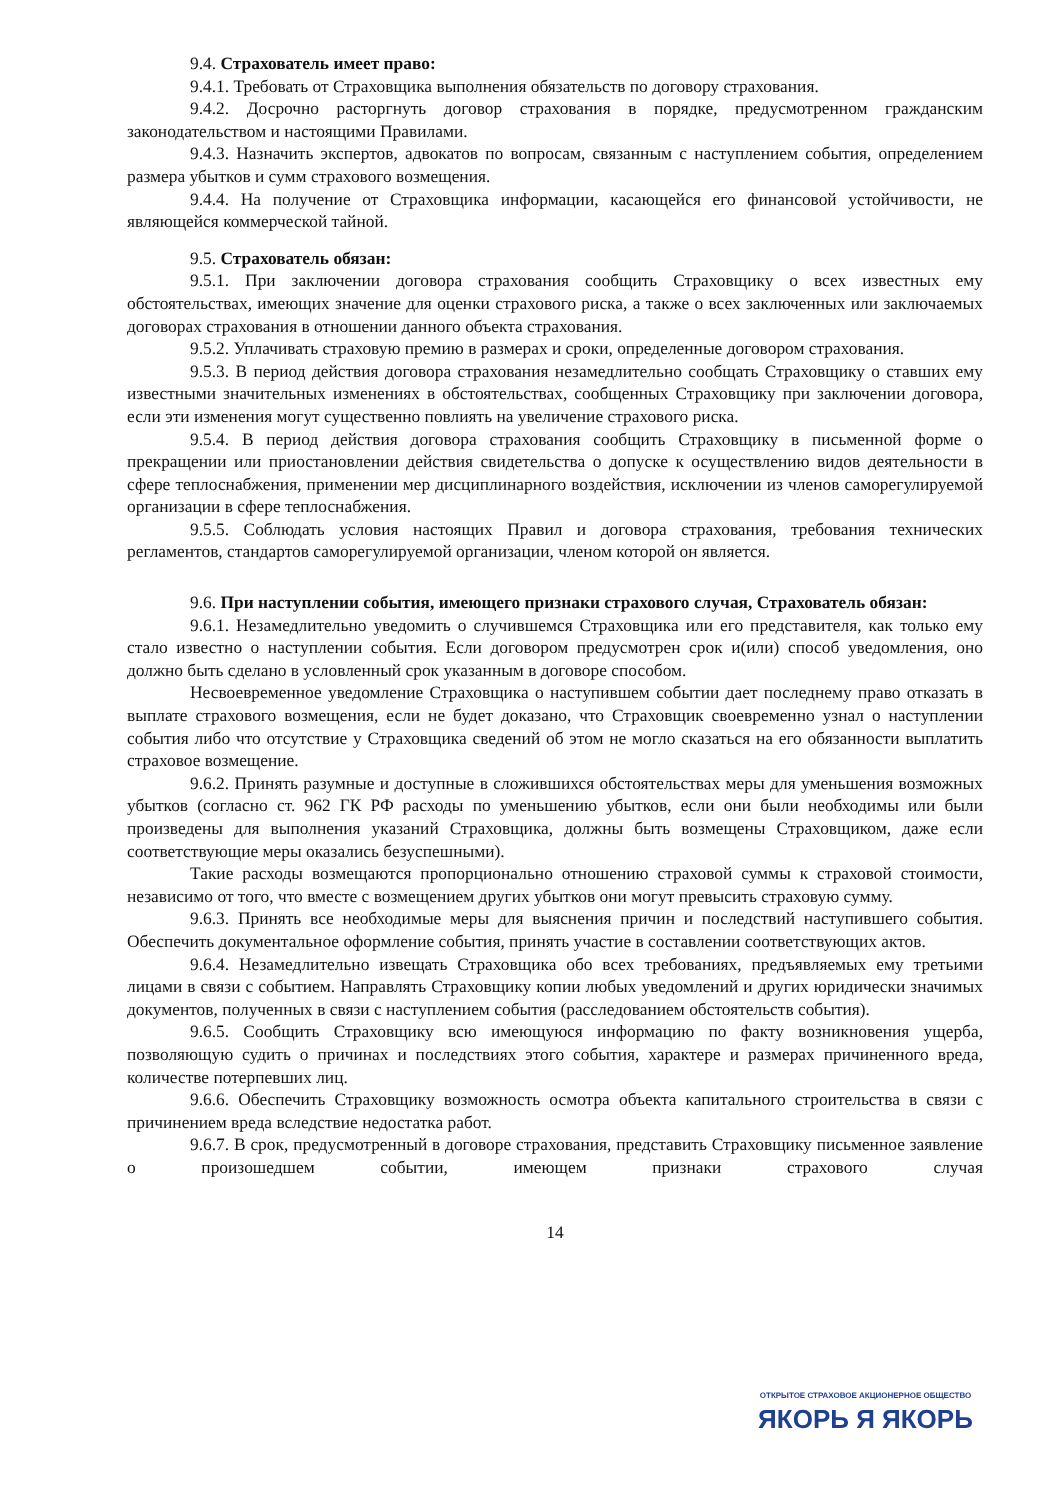9.4. Страхователь имеет право:
9.4.1. Требовать от Страховщика выполнения обязательств по договору страхования.
9.4.2. Досрочно расторгнуть договор страхования в порядке, предусмотренном гражданским законодательством и настоящими Правилами.
9.4.3. Назначить экспертов, адвокатов по вопросам, связанным с наступлением события, определением размера убытков и сумм страхового возмещения.
9.4.4. На получение от Страховщика информации, касающейся его финансовой устойчивости, не являющейся коммерческой тайной.
9.5. Страхователь обязан:
9.5.1. При заключении договора страхования сообщить Страховщику о всех известных ему обстоятельствах, имеющих значение для оценки страхового риска, а также о всех заключенных или заключаемых договорах страхования в отношении данного объекта страхования.
9.5.2. Уплачивать страховую премию в размерах и сроки, определенные договором страхования.
9.5.3. В период действия договора страхования незамедлительно сообщать Страховщику о ставших ему известными значительных изменениях в обстоятельствах, сообщенных Страховщику при заключении договора, если эти изменения могут существенно повлиять на увеличение страхового риска.
9.5.4. В период действия договора страхования сообщить Страховщику в письменной форме о прекращении или приостановлении действия свидетельства о допуске к осуществлению видов деятельности в сфере теплоснабжения, применении мер дисциплинарного воздействия, исключении из членов саморегулируемой организации в сфере теплоснабжения.
9.5.5. Соблюдать условия настоящих Правил и договора страхования, требования технических регламентов, стандартов саморегулируемой организации, членом которой он является.
9.6. При наступлении события, имеющего признаки страхового случая, Страхователь обязан:
9.6.1. Незамедлительно уведомить о случившемся Страховщика или его представителя, как только ему стало известно о наступлении события. Если договором предусмотрен срок и(или) способ уведомления, оно должно быть сделано в условленный срок указанным в договоре способом.
Несвоевременное уведомление Страховщика о наступившем событии дает последнему право отказать в выплате страхового возмещения, если не будет доказано, что Страховщик своевременно узнал о наступлении события либо что отсутствие у Страховщика сведений об этом не могло сказаться на его обязанности выплатить страховое возмещение.
9.6.2. Принять разумные и доступные в сложившихся обстоятельствах меры для уменьшения возможных убытков (согласно ст. 962 ГК РФ расходы по уменьшению убытков, если они были необходимы или были произведены для выполнения указаний Страховщика, должны быть возмещены Страховщиком, даже если соответствующие меры оказались безуспешными).
Такие расходы возмещаются пропорционально отношению страховой суммы к страховой стоимости, независимо от того, что вместе с возмещением других убытков они могут превысить страховую сумму.
9.6.3. Принять все необходимые меры для выяснения причин и последствий наступившего события. Обеспечить документальное оформление события, принять участие в составлении соответствующих актов.
9.6.4. Незамедлительно извещать Страховщика обо всех требованиях, предъявляемых ему третьими лицами в связи с событием. Направлять Страховщику копии любых уведомлений и других юридически значимых документов, полученных в связи с наступлением события (расследованием обстоятельств события).
9.6.5. Сообщить Страховщику всю имеющуюся информацию по факту возникновения ущерба, позволяющую судить о причинах и последствиях этого события, характере и размерах причиненного вреда, количестве потерпевших лиц.
9.6.6. Обеспечить Страховщику возможность осмотра объекта капитального строительства в связи с причинением вреда вследствие недостатка работ.
9.6.7. В срок, предусмотренный в договоре страхования, представить Страховщику письменное заявление о произошедшем событии, имеющем признаки страхового случая
14
ОТКРЫТОЕ СТРАХОВОЕ АКЦИОНЕРНОЕ ОБЩЕСТВО
ЯКОРЬ Я ЯКОРЬ